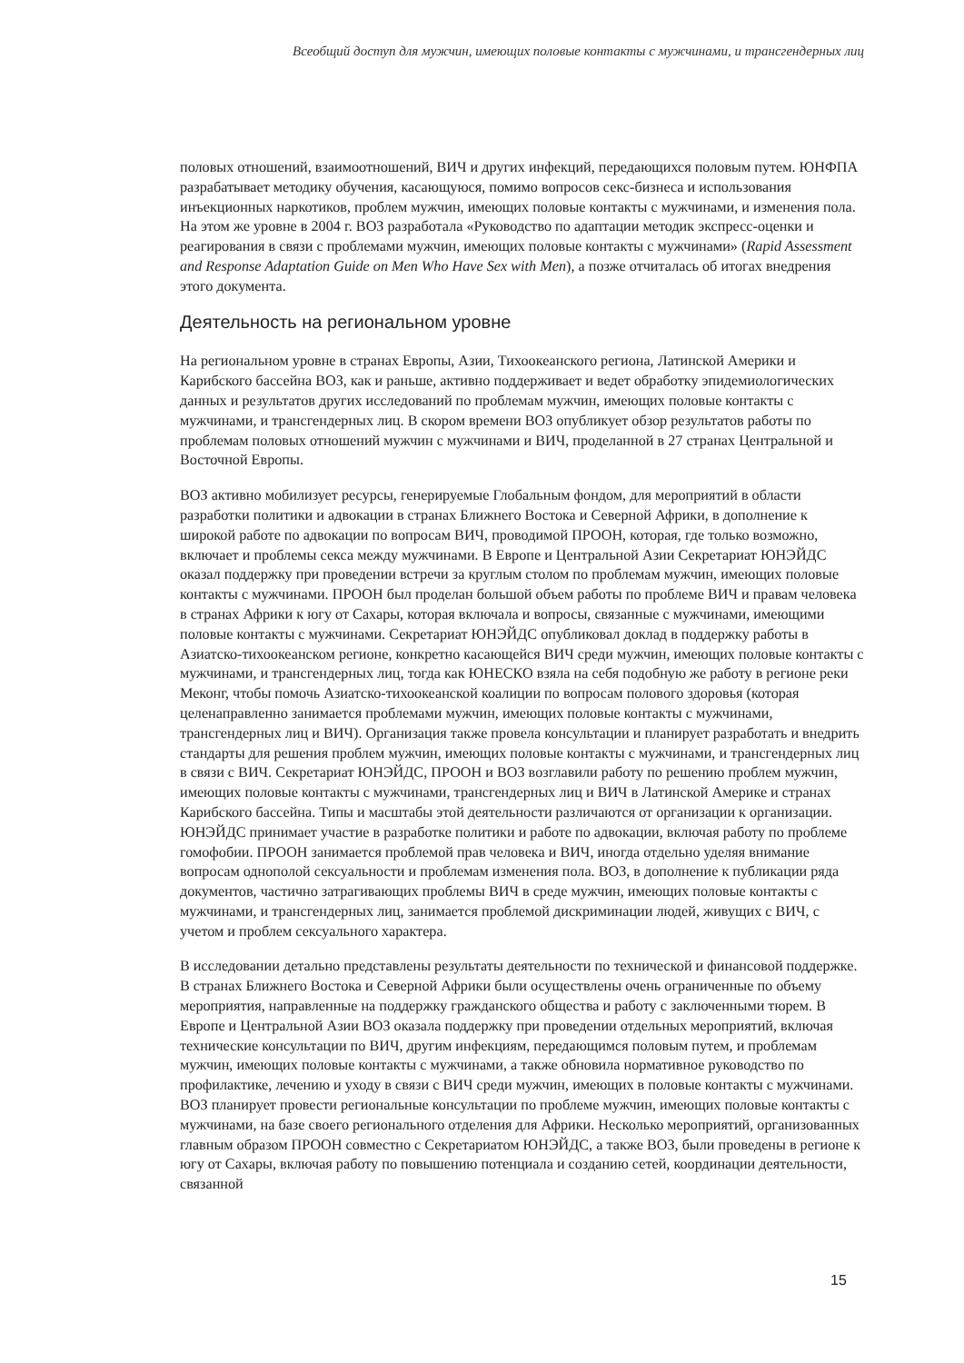Всеобщий доступ для мужчин, имеющих половые контакты с мужчинами, и трансгендерных лиц
половых отношений, взаимоотношений, ВИЧ и других инфекций, передающихся половым путем. ЮНФПА разрабатывает методику обучения, касающуюся, помимо вопросов секс-бизнеса и использования инъекционных наркотиков, проблем мужчин, имеющих половые контакты с мужчинами, и изменения пола. На этом же уровне в 2004 г. ВОЗ разработала «Руководство по адаптации методик экспресс-оценки и реагирования в связи с проблемами мужчин, имеющих половые контакты с мужчинами» (Rapid Assessment and Response Adaptation Guide on Men Who Have Sex with Men), а позже отчиталась об итогах внедрения этого документа.
Деятельность на региональном уровне
На региональном уровне в странах Европы, Азии, Тихоокеанского региона, Латинской Америки и Карибского бассейна ВОЗ, как и раньше, активно поддерживает и ведет обработку эпидемиологических данных и результатов других исследований по проблемам мужчин, имеющих половые контакты с мужчинами, и трансгендерных лиц. В скором времени ВОЗ опубликует обзор результатов работы по проблемам половых отношений мужчин с мужчинами и ВИЧ, проделанной в 27 странах Центральной и Восточной Европы.
ВОЗ активно мобилизует ресурсы, генерируемые Глобальным фондом, для мероприятий в области разработки политики и адвокации в странах Ближнего Востока и Северной Африки, в дополнение к широкой работе по адвокации по вопросам ВИЧ, проводимой ПРООН, которая, где только возможно, включает и проблемы секса между мужчинами. В Европе и Центральной Азии Секретариат ЮНЭЙДС оказал поддержку при проведении встречи за круглым столом по проблемам мужчин, имеющих половые контакты с мужчинами. ПРООН был проделан большой объем работы по проблеме ВИЧ и правам человека в странах Африки к югу от Сахары, которая включала и вопросы, связанные с мужчинами, имеющими половые контакты с мужчинами. Секретариат ЮНЭЙДС опубликовал доклад в поддержку работы в Азиатско-тихоокеанском регионе, конкретно касающейся ВИЧ среди мужчин, имеющих половые контакты с мужчинами, и трансгендерных лиц, тогда как ЮНЕСКО взяла на себя подобную же работу в регионе реки Меконг, чтобы помочь Азиатско-тихоокеанской коалиции по вопросам полового здоровья (которая целенаправленно занимается проблемами мужчин, имеющих половые контакты с мужчинами, трансгендерных лиц и ВИЧ). Организация также провела консультации и планирует разработать и внедрить стандарты для решения проблем мужчин, имеющих половые контакты с мужчинами, и трансгендерных лиц в связи с ВИЧ. Секретариат ЮНЭЙДС, ПРООН и ВОЗ возглавили работу по решению проблем мужчин, имеющих половые контакты с мужчинами, трансгендерных лиц и ВИЧ в Латинской Америке и странах Карибского бассейна. Типы и масштабы этой деятельности различаются от организации к организации. ЮНЭЙДС принимает участие в разработке политики и работе по адвокации, включая работу по проблеме гомофобии. ПРООН занимается проблемой прав человека и ВИЧ, иногда отдельно уделяя внимание вопросам однополой сексуальности и проблемам изменения пола. ВОЗ, в дополнение к публикации ряда документов, частично затрагивающих проблемы ВИЧ в среде мужчин, имеющих половые контакты с мужчинами, и трансгендерных лиц, занимается проблемой дискриминации людей, живущих с ВИЧ, с учетом и проблем сексуального характера.
В исследовании детально представлены результаты деятельности по технической и финансовой поддержке. В странах Ближнего Востока и Северной Африки были осуществлены очень ограниченные по объему мероприятия, направленные на поддержку гражданского общества и работу с заключенными тюрем. В Европе и Центральной Азии ВОЗ оказала поддержку при проведении отдельных мероприятий, включая технические консультации по ВИЧ, другим инфекциям, передающимся половым путем, и проблемам мужчин, имеющих половые контакты с мужчинами, а также обновила нормативное руководство по профилактике, лечению и уходу в связи с ВИЧ среди мужчин, имеющих в половые контакты с мужчинами. ВОЗ планирует провести региональные консультации по проблеме мужчин, имеющих половые контакты с мужчинами, на базе своего регионального отделения для Африки. Несколько мероприятий, организованных главным образом ПРООН совместно с Секретариатом ЮНЭЙДС, а также ВОЗ, были проведены в регионе к югу от Сахары, включая работу по повышению потенциала и созданию сетей, координации деятельности, связанной
15